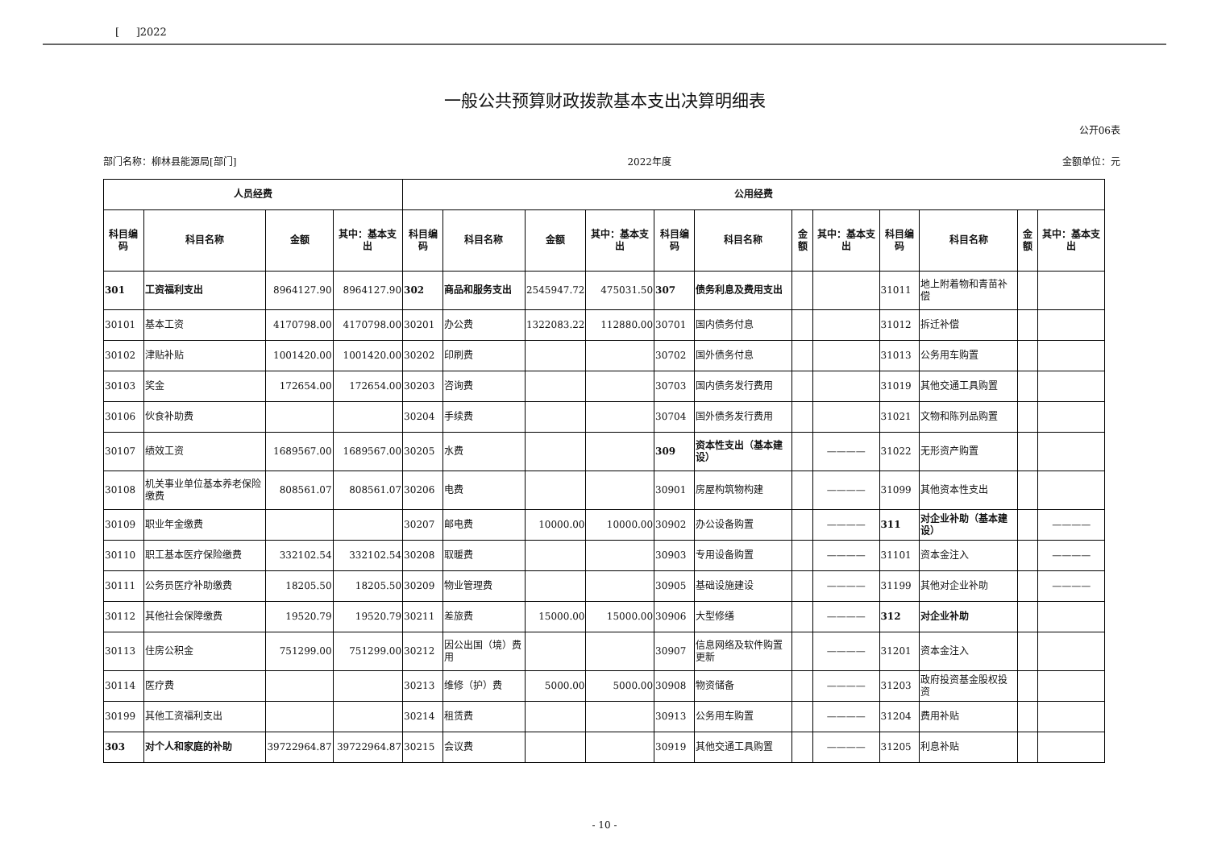[ ]2022
一般公共预算财政拨款基本支出决算明细表
公开06表
部门名称：柳林县能源局[部门] 2022年度 金额单位：元
| 人员经费 | | | | 公用经费 | | | | | | | | | | | |
| --- | --- | --- | --- | --- | --- | --- | --- | --- | --- | --- | --- | --- | --- | --- | --- |
| 科目编码 | 科目名称 | 金额 | 其中：基本支出 | 科目编码 | 科目名称 | 金额 | 其中：基本支出 | 科目编码 | 科目名称 | 金额 | 其中：基本支出 | 科目编码 | 科目名称 | 金额 | 其中：基本支出 |
| 301 | 工资福利支出 | 8964127.90 | 8964127.90 | 302 | 商品和服务支出 | 2545947.72 | 475031.50 | 307 | 债务利息及费用支出 | | | 31011 | 地上附着物和青苗补偿 | | |
| 30101 | 基本工资 | 4170798.00 | 4170798.00 | 30201 | 办公费 | 1322083.22 | 112880.00 | 30701 | 国内债务付息 | | | 31012 | 拆迁补偿 | | |
| 30102 | 津贴补贴 | 1001420.00 | 1001420.00 | 30202 | 印刷费 | | | 30702 | 国外债务付息 | | | 31013 | 公务用车购置 | | |
| 30103 | 奖金 | 172654.00 | 172654.00 | 30203 | 咨询费 | | | 30703 | 国内债务发行费用 | | | 31019 | 其他交通工具购置 | | |
| 30106 | 伙食补助费 | | | 30204 | 手续费 | | | 30704 | 国外债务发行费用 | | | 31021 | 文物和陈列品购置 | | |
| 30107 | 绩效工资 | 1689567.00 | 1689567.00 | 30205 | 水费 | | | 309 | 资本性支出（基本建设） | | ———— | 31022 | 无形资产购置 | | |
| 30108 | 机关事业单位基本养老保险缴费 | 808561.07 | 808561.07 | 30206 | 电费 | | | 30901 | 房屋构筑物构建 | | ———— | 31099 | 其他资本性支出 | | |
| 30109 | 职业年金缴费 | | | 30207 | 邮电费 | 10000.00 | 10000.00 | 30902 | 办公设备购置 | | ———— | 311 | 对企业补助（基本建设） | | ———— |
| 30110 | 职工基本医疗保险缴费 | 332102.54 | 332102.54 | 30208 | 取暖费 | | | 30903 | 专用设备购置 | | ———— | 31101 | 资本金注入 | | ———— |
| 30111 | 公务员医疗补助缴费 | 18205.50 | 18205.50 | 30209 | 物业管理费 | | | 30905 | 基础设施建设 | | ———— | 31199 | 其他对企业补助 | | ———— |
| 30112 | 其他社会保障缴费 | 19520.79 | 19520.79 | 30211 | 差旅费 | 15000.00 | 15000.00 | 30906 | 大型修缮 | | ———— | 312 | 对企业补助 | | |
| 30113 | 住房公积金 | 751299.00 | 751299.00 | 30212 | 因公出国（境）费用 | | | 30907 | 信息网络及软件购置更新 | | ———— | 31201 | 资本金注入 | | |
| 30114 | 医疗费 | | | 30213 | 维修（护）费 | 5000.00 | 5000.00 | 30908 | 物资储备 | | ———— | 31203 | 政府投资基金股权投资 | | |
| 30199 | 其他工资福利支出 | | | 30214 | 租赁费 | | | 30913 | 公务用车购置 | | ———— | 31204 | 费用补贴 | | |
| 303 | 对个人和家庭的补助 | 39722964.87 | 39722964.87 | 30215 | 会议费 | | | 30919 | 其他交通工具购置 | | ———— | 31205 | 利息补贴 | | |
- 10 -